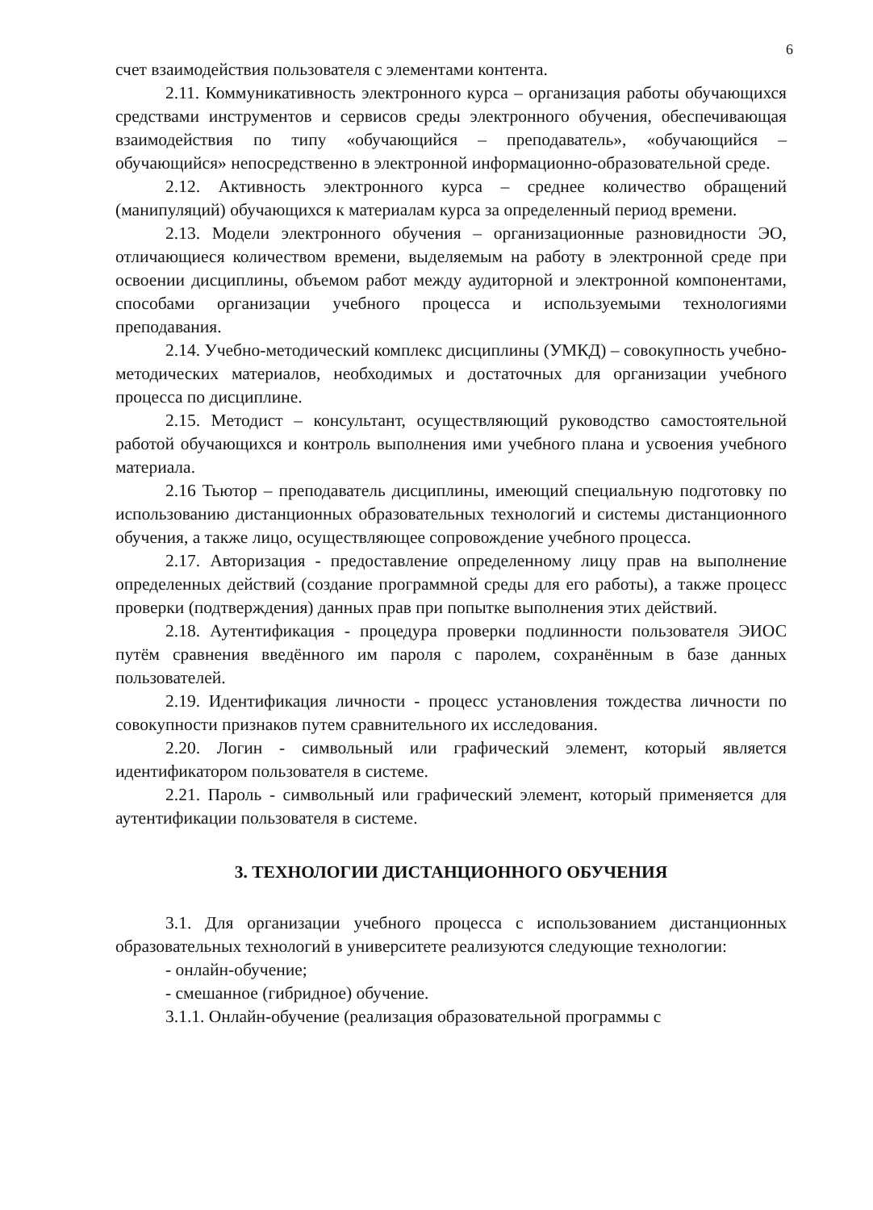6
счет взаимодействия пользователя с элементами контента.
2.11. Коммуникативность электронного курса – организация работы обучающихся средствами инструментов и сервисов среды электронного обучения, обеспечивающая взаимодействия по типу «обучающийся – преподаватель», «обучающийся – обучающийся» непосредственно в электронной информационно-образовательной среде.
2.12. Активность электронного курса – среднее количество обращений (манипуляций) обучающихся к материалам курса за определенный период времени.
2.13. Модели электронного обучения – организационные разновидности ЭО, отличающиеся количеством времени, выделяемым на работу в электронной среде при освоении дисциплины, объемом работ между аудиторной и электронной компонентами, способами организации учебного процесса и используемыми технологиями преподавания.
2.14. Учебно-методический комплекс дисциплины (УМКД) – совокупность учебно-методических материалов, необходимых и достаточных для организации учебного процесса по дисциплине.
2.15. Методист – консультант, осуществляющий руководство самостоятельной работой обучающихся и контроль выполнения ими учебного плана и усвоения учебного материала.
2.16 Тьютор – преподаватель дисциплины, имеющий специальную подготовку по использованию дистанционных образовательных технологий и системы дистанционного обучения, а также лицо, осуществляющее сопровождение учебного процесса.
2.17. Авторизация - предоставление определенному лицу прав на выполнение определенных действий (создание программной среды для его работы), а также процесс проверки (подтверждения) данных прав при попытке выполнения этих действий.
2.18. Аутентификация - процедура проверки подлинности пользователя ЭИОС путём сравнения введённого им пароля с паролем, сохранённым в базе данных пользователей.
2.19. Идентификация личности - процесс установления тождества личности по совокупности признаков путем сравнительного их исследования.
2.20. Логин - символьный или графический элемент, который является идентификатором пользователя в системе.
2.21. Пароль - символьный или графический элемент, который применяется для аутентификации пользователя в системе.
3. ТЕХНОЛОГИИ ДИСТАНЦИОННОГО ОБУЧЕНИЯ
3.1. Для организации учебного процесса с использованием дистанционных образовательных технологий в университете реализуются следующие технологии:
- онлайн-обучение;
- смешанное (гибридное) обучение.
3.1.1. Онлайн-обучение (реализация образовательной программы с